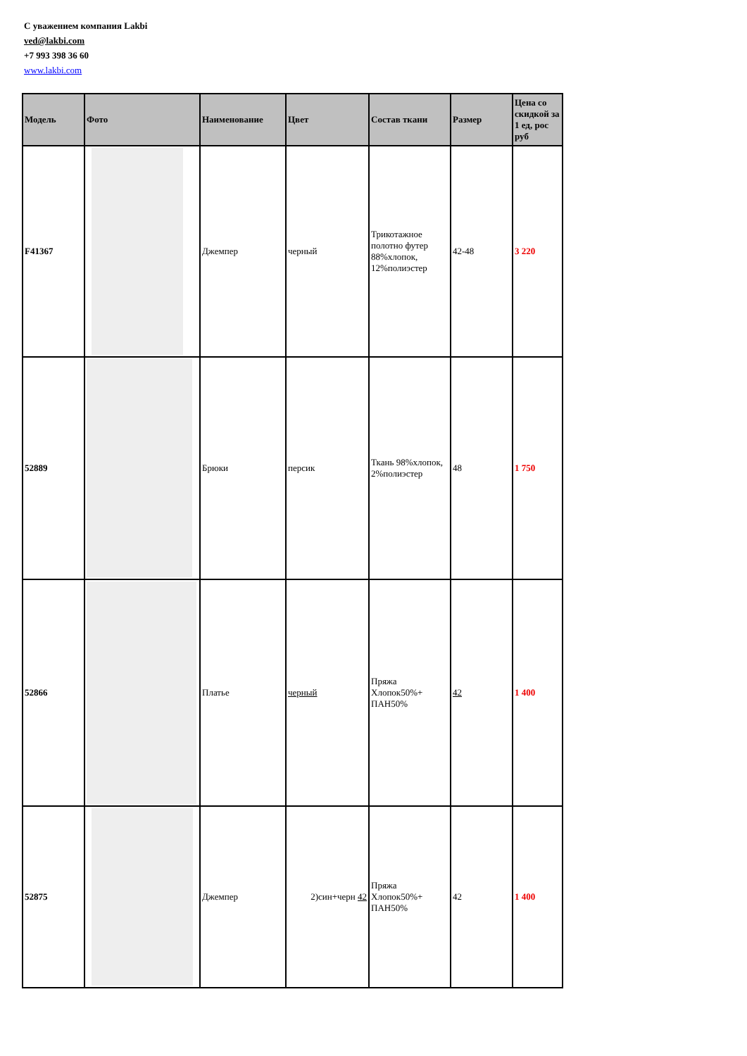С уважением компания Lakbi
ved@lakbi.com
+7 993 398 36 60
www.lakbi.com
| Модель | Фото | Наименование | Цвет | Состав ткани | Размер | Цена со скидкой за 1 ед, рос руб |
| --- | --- | --- | --- | --- | --- | --- |
| F41367 | | Джемпер | черный | Трикотажное полотно футер 88%хлопок, 12%полиэстер | 42-48 | 3 220 |
| 52889 | | Брюки | персик | Ткань 98%хлопок, 2%полиэстер | 48 | 1 750 |
| 52866 | | Платье | черный | Пряжа Хлопок50%+ ПАН50% | 42 | 1 400 |
| 52875 | | Джемпер | 2)син+черн 42 | Пряжа Хлопок50%+ ПАН50% | 42 | 1 400 |